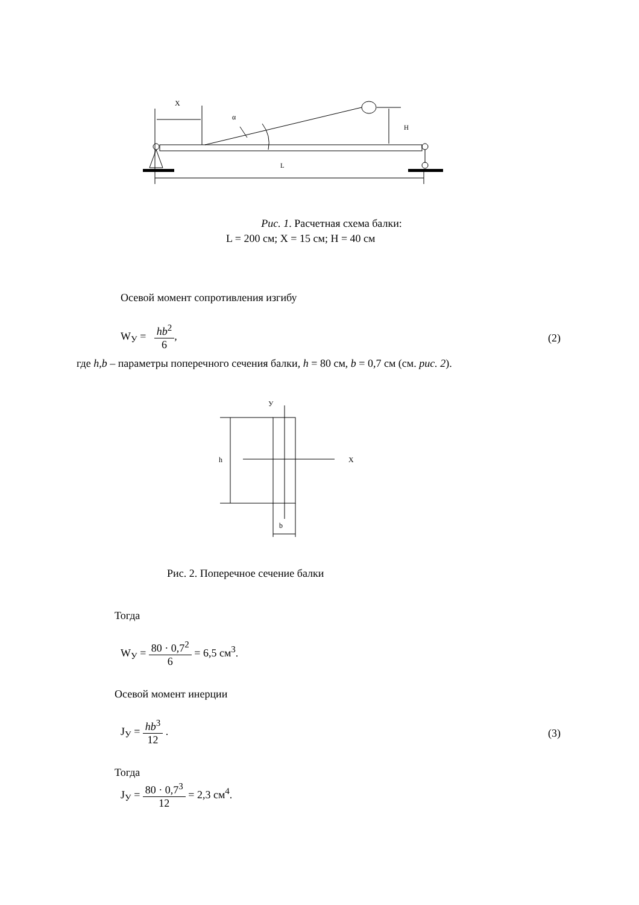X
α
H
L
Рис. 1. Расчетная схема балки:
L = 200 см; X = 15 см; H = 40 см
Осевой момент сопротивления изгибу
W<sub>У</sub> = hb<sup>2</sup> 6, (2)
где h,b – параметры поперечного сечения балки, h = 80 см, b = 0,7 см (см. рис. 2).
У
X
h
b
Рис. 2. Поперечное сечение балки
Тогда
W<sub>У</sub> = 80 · 0,7<sup>2</sup> 6 = 6,5 см<sup>3</sup>.
Осевой момент инерции
J<sub>У</sub> = hb<sup>3</sup> 12 . (3)
Тогда
J<sub>У</sub> = 80 · 0,7<sup>3</sup> 12 = 2,3 см<sup>4</sup>.